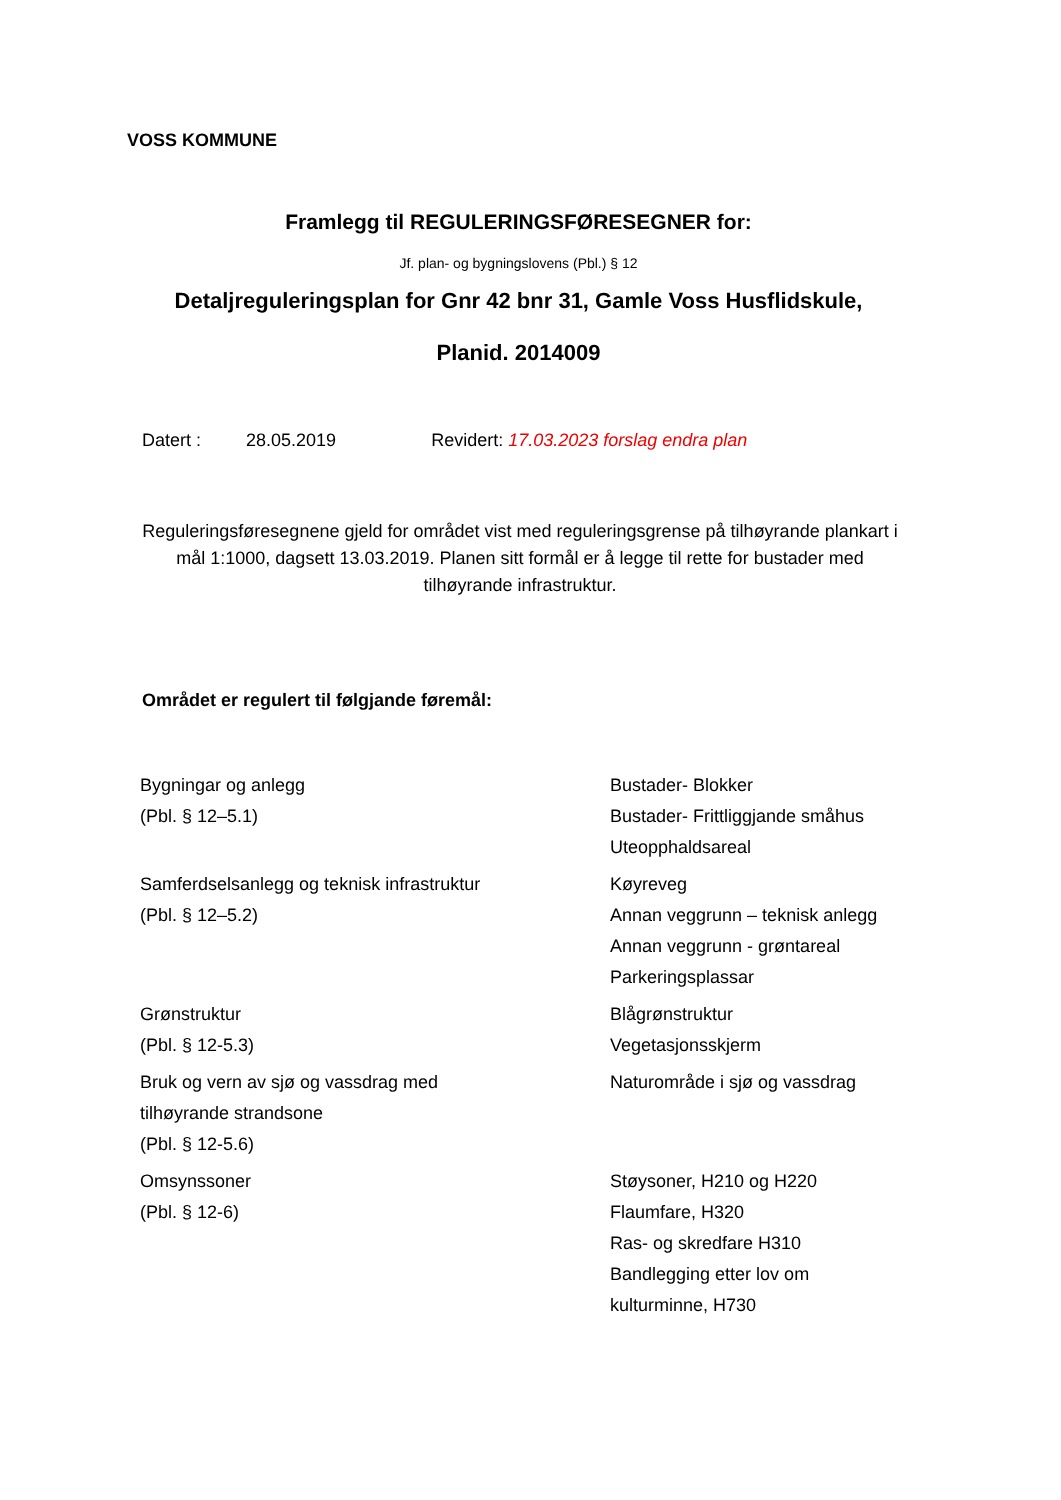VOSS KOMMUNE
Framlegg til REGULERINGSFØRESEGNER for:
Jf. plan- og bygningslovens (Pbl.) § 12
Detaljreguleringsplan for Gnr 42 bnr 31, Gamle Voss Husflidskule,
Planid. 2014009
Datert : 28.05.2019 Revidert: 17.03.2023 forslag endra plan
Reguleringsføresegnene gjeld for området vist med reguleringsgrense på tilhøyrande plankart i mål 1:1000, dagsett 13.03.2019. Planen sitt formål er å legge til rette for bustader med tilhøyrande infrastruktur.
Området er regulert til følgjande føremål:
| Bygningar og anlegg (Pbl. § 12–5.1) | Bustader- Blokker Bustader- Frittliggjande småhus Uteopphaldsareal |
| Samferdselsanlegg og teknisk infrastruktur (Pbl. § 12–5.2) | Køyreveg Annan veggrunn – teknisk anlegg Annan veggrunn - grøntareal Parkeringsplassar |
| Grønstruktur (Pbl. § 12-5.3) | Blågrønstruktur Vegetasjonsskjerm |
| Bruk og vern av sjø og vassdrag med tilhøyrande strandsone (Pbl. § 12-5.6) | Naturområde i sjø og vassdrag |
| Omsynssoner (Pbl. § 12-6) | Støysoner, H210 og H220 Flaumfare, H320 Ras- og skredfare H310 Bandlegging etter lov om kulturminne, H730 |